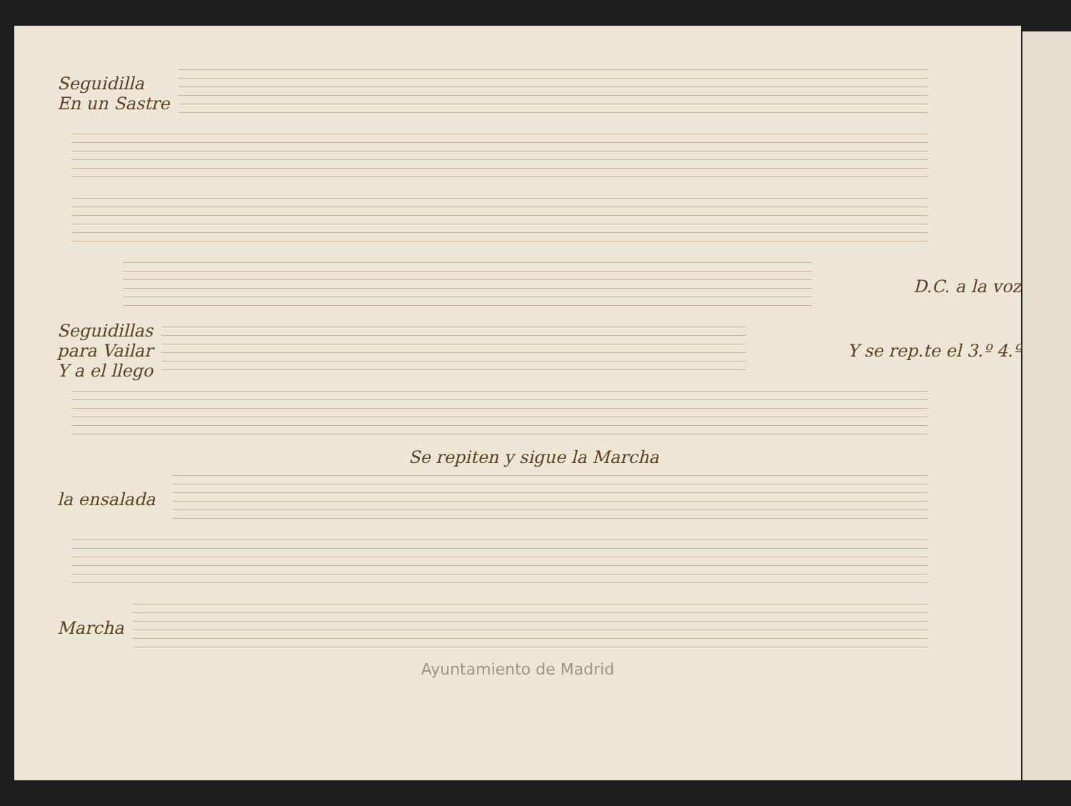Seguidilla
En un Sastre
D.C. a la voz
Seguidillas
para Vailar
Y a el llego
Y se rep.te el 3.º 4.º
Se repiten y sigue la Marcha
la ensalada
Marcha
Ayuntamiento de Madrid